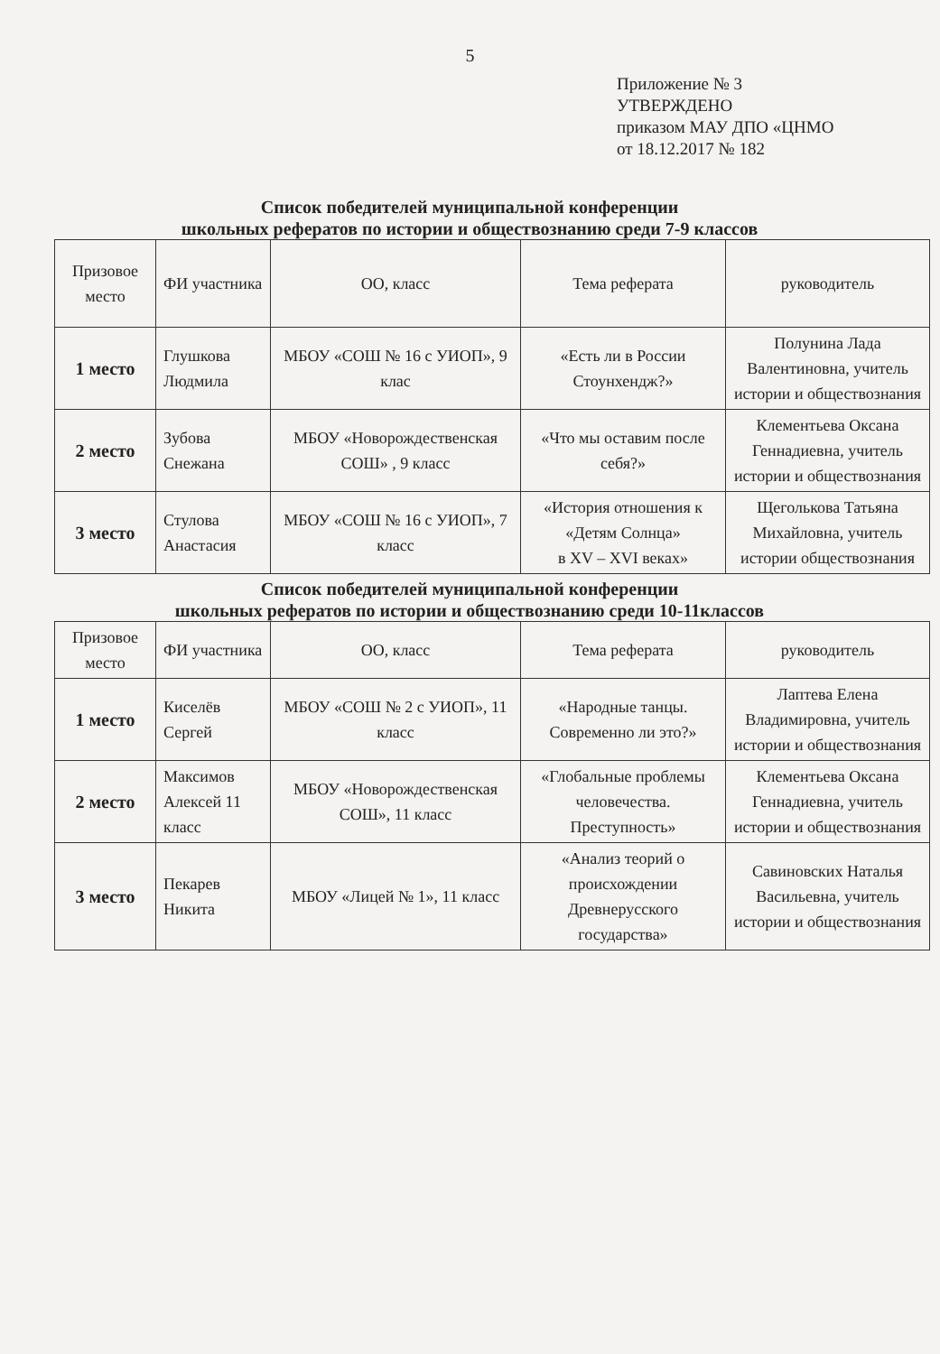5
Приложение № 3
УТВЕРЖДЕНО
приказом МАУ ДПО «ЦНМО
от 18.12.2017 № 182
Список победителей муниципальной конференции
школьных рефератов по истории и обществознанию среди 7-9 классов
| Призовое место | ФИ участника | ОО, класс | Тема реферата | руководитель |
| 1 место | Глушкова Людмила | МБОУ «СОШ № 16 с УИОП», 9 клас | «Есть ли в России Стоунхендж?» | Полунина Лада Валентиновна, учитель истории и обществознания |
| 2 место | Зубова Снежана | МБОУ «Новорождественская СОШ» , 9 класс | «Что мы оставим после себя?» | Клементьева Оксана Геннадиевна, учитель истории и обществознания |
| 3 место | Стулова Анастасия | МБОУ «СОШ № 16 с УИОП», 7 класс | «История отношения к «Детям Солнца» в XV – XVI веках» | Щеголькова Татьяна Михайловна, учитель истории обществознания |
Список победителей муниципальной конференции
школьных рефератов по истории и обществознанию среди 10-11классов
| Призовое место | ФИ участника | ОО, класс | Тема реферата | руководитель |
| 1 место | Киселёв Сергей | МБОУ «СОШ № 2 с УИОП», 11 класс | «Народные танцы. Современно ли это?» | Лаптева Елена Владимировна, учитель истории и обществознания |
| 2 место | Максимов Алексей 11 класс | МБОУ «Новорождественская СОШ», 11 класс | «Глобальные проблемы человечества. Преступность» | Клементьева Оксана Геннадиевна, учитель истории и обществознания |
| 3 место | Пекарев Никита | МБОУ «Лицей № 1», 11 класс | «Анализ теорий о происхождении Древнерусского государства» | Савиновских Наталья Васильевна, учитель истории и обществознания |